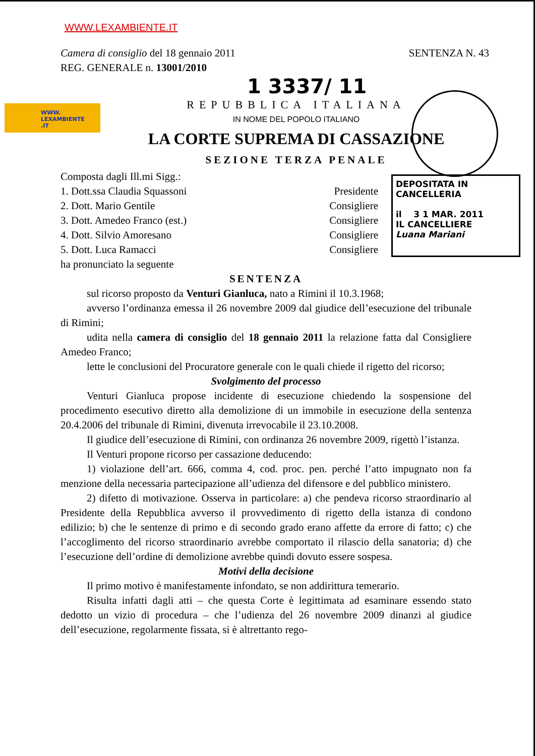WWW.LEXAMBIENTE.IT
WWW.
LEXAMBIENTE
.IT
DEPOSITATA IN CANCELLERIA
il 3 1 MAR. 2011
IL CANCELLIERE
Luana Mariani
Camera di consiglio del 18 gennaio 2011 SENTENZA N. 43
REG. GENERALE n. 13001/2010
1 3337/ 11
REPUBBLICA ITALIANA
IN NOME DEL POPOLO ITALIANO
LA CORTE SUPREMA DI CASSAZIONE
SEZIONE TERZA PENALE
Composta dagli Ill.mi Sigg.:
1. Dott.ssa Claudia Squassoni Presidente
2. Dott. Mario Gentile Consigliere
3. Dott. Amedeo Franco (est.) Consigliere
4. Dott. Silvio Amoresano Consigliere
5. Dott. Luca Ramacci Consigliere
ha pronunciato la seguente
SENTENZA
sul ricorso proposto da Venturi Gianluca, nato a Rimini il 10.3.1968;
avverso l’ordinanza emessa il 26 novembre 2009 dal giudice dell’esecuzione del tribunale di Rimini;
udita nella camera di consiglio del 18 gennaio 2011 la relazione fatta dal Consigliere Amedeo Franco;
lette le conclusioni del Procuratore generale con le quali chiede il rigetto del ricorso;
Svolgimento del processo
Venturi Gianluca propose incidente di esecuzione chiedendo la sospensione del procedimento esecutivo diretto alla demolizione di un immobile in esecuzione della sentenza 20.4.2006 del tribunale di Rimini, divenuta irrevocabile il 23.10.2008.
Il giudice dell’esecuzione di Rimini, con ordinanza 26 novembre 2009, rigettò l’istanza.
Il Venturi propone ricorso per cassazione deducendo:
1) violazione dell’art. 666, comma 4, cod. proc. pen. perché l’atto impugnato non fa menzione della necessaria partecipazione all’udienza del difensore e del pubblico ministero.
2) difetto di motivazione. Osserva in particolare: a) che pendeva ricorso straordinario al Presidente della Repubblica avverso il provvedimento di rigetto della istanza di condono edilizio; b) che le sentenze di primo e di secondo grado erano affette da errore di fatto; c) che l’accoglimento del ricorso straordinario avrebbe comportato il rilascio della sanatoria; d) che l’esecuzione dell’ordine di demolizione avrebbe quindi dovuto essere sospesa.
Motivi della decisione
Il primo motivo è manifestamente infondato, se non addirittura temerario.
Risulta infatti dagli atti – che questa Corte è legittimata ad esaminare essendo stato dedotto un vizio di procedura – che l’udienza del 26 novembre 2009 dinanzi al giudice dell’esecuzione, regolarmente fissata, si è altrettanto rego-